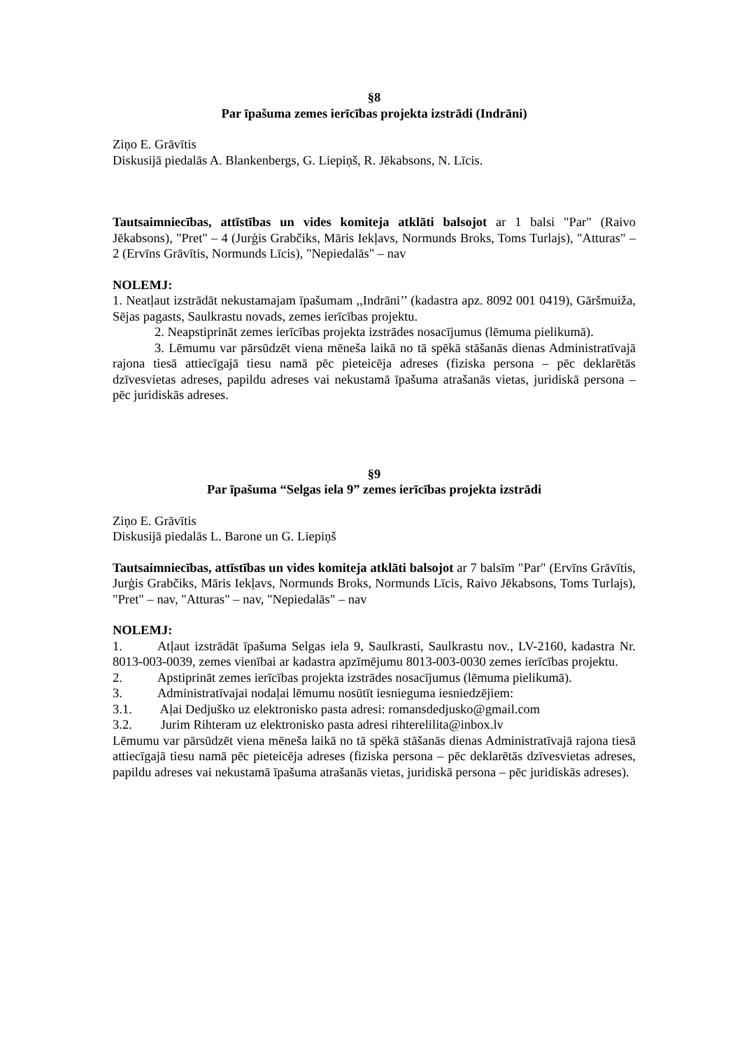§8
Par īpašuma zemes ierīcības projekta izstrādi (Indrāni)
Ziņo E. Grāvītis
Diskusijā piedalās A. Blankenbergs, G. Liepiņš, R. Jēkabsons, N. Līcis.
Tautsaimniecības, attīstības un vides komiteja atklāti balsojot ar 1 balsi "Par" (Raivo Jēkabsons), "Pret" – 4 (Jurģis Grabčiks, Māris Iekļavs, Normunds Broks, Toms Turlajs), "Atturas" – 2 (Ervīns Grāvītis, Normunds Līcis), "Nepiedalās" – nav
NOLEMJ:
1. Neatļaut izstrādāt nekustamajam īpašumam ,,Indrāni’’ (kadastra apz. 8092 001 0419), Gāršmuiža, Sējas pagasts, Saulkrastu novads, zemes ierīcības projektu.
2. Neapstiprināt zemes ierīcības projekta izstrādes nosacījumus (lēmuma pielikumā).
3. Lēmumu var pārsūdzēt viena mēneša laikā no tā spēkā stāšanās dienas Administratīvajā rajona tiesā attiecīgajā tiesu namā pēc pieteicēja adreses (fiziska persona – pēc deklarētās dzīvesvietas adreses, papildu adreses vai nekustamā īpašuma atrašanās vietas, juridiskā persona – pēc juridiskās adreses.
§9
Par īpašuma “Selgas iela 9” zemes ierīcības projekta izstrādi
Ziņo E. Grāvītis
Diskusijā piedalās L. Barone un G. Liepiņš
Tautsaimniecības, attīstības un vides komiteja atklāti balsojot ar 7 balsīm "Par" (Ervīns Grāvītis, Jurģis Grabčiks, Māris Iekļavs, Normunds Broks, Normunds Līcis, Raivo Jēkabsons, Toms Turlajs), "Pret" – nav, "Atturas" – nav, "Nepiedalās" – nav
NOLEMJ:
1. Atļaut izstrādāt īpašuma Selgas iela 9, Saulkrasti, Saulkrastu nov., LV-2160, kadastra Nr. 8013-003-0039, zemes vienībai ar kadastra apzīmējumu 8013-003-0030 zemes ierīcības projektu.
2. Apstiprināt zemes ierīcības projekta izstrādes nosacījumus (lēmuma pielikumā).
3. Administratīvajai nodaļai lēmumu nosūtīt iesnieguma iesniedzējiem:
3.1. Aļai Dedjuško uz elektronisko pasta adresi: romansdedjusko@gmail.com
3.2. Jurim Rihteram uz elektronisko pasta adresi rihterelilita@inbox.lv
Lēmumu var pārsūdzēt viena mēneša laikā no tā spēkā stāšanās dienas Administratīvajā rajona tiesā attiecīgajā tiesu namā pēc pieteicēja adreses (fiziska persona – pēc deklarētās dzīvesvietas adreses, papildu adreses vai nekustamā īpašuma atrašanās vietas, juridiskā persona – pēc juridiskās adreses).